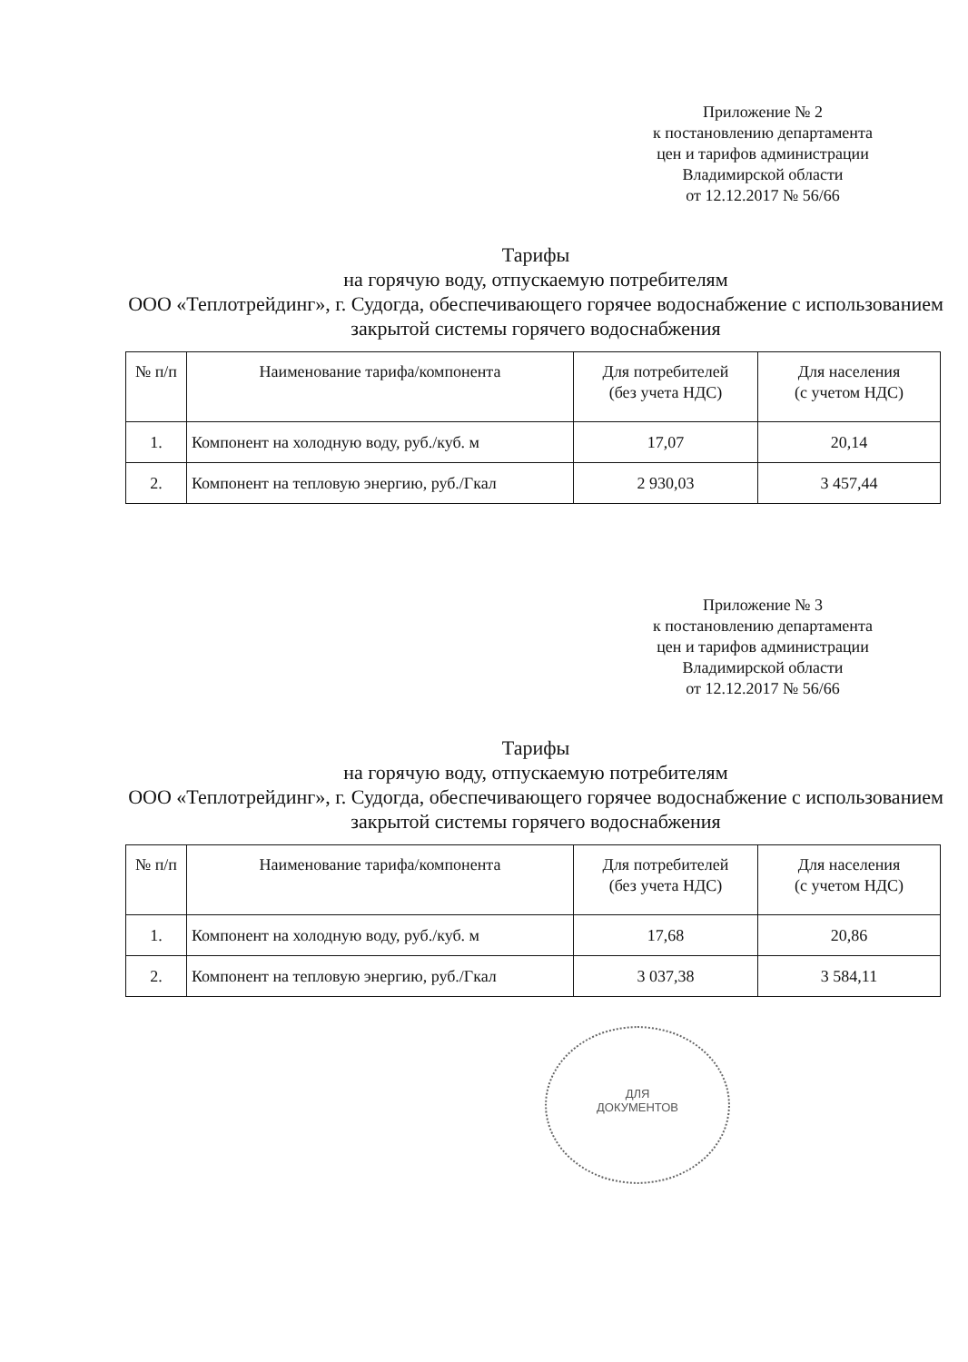Приложение № 2
к постановлению департамента
цен и тарифов администрации
Владимирской области
от 12.12.2017 № 56/66
Тарифы
на горячую воду, отпускаемую потребителям
ООО «Теплотрейдинг», г. Судогда, обеспечивающего горячее водоснабжение с использованием закрытой системы горячего водоснабжения
| № п/п | Наименование тарифа/компонента | Для потребителей (без учета НДС) | Для населения (с учетом НДС) |
| --- | --- | --- | --- |
| 1. | Компонент на холодную воду, руб./куб. м | 17,07 | 20,14 |
| 2. | Компонент на тепловую энергию, руб./Гкал | 2 930,03 | 3 457,44 |
Приложение № 3
к постановлению департамента
цен и тарифов администрации
Владимирской области
от 12.12.2017 № 56/66
Тарифы
на горячую воду, отпускаемую потребителям
ООО «Теплотрейдинг», г. Судогда, обеспечивающего горячее водоснабжение с использованием закрытой системы горячего водоснабжения
| № п/п | Наименование тарифа/компонента | Для потребителей (без учета НДС) | Для населения (с учетом НДС) |
| --- | --- | --- | --- |
| 1. | Компонент на холодную воду, руб./куб. м | 17,68 | 20,86 |
| 2. | Компонент на тепловую энергию, руб./Гкал | 3 037,38 | 3 584,11 |
ДЛЯ
ДОКУМЕНТОВ